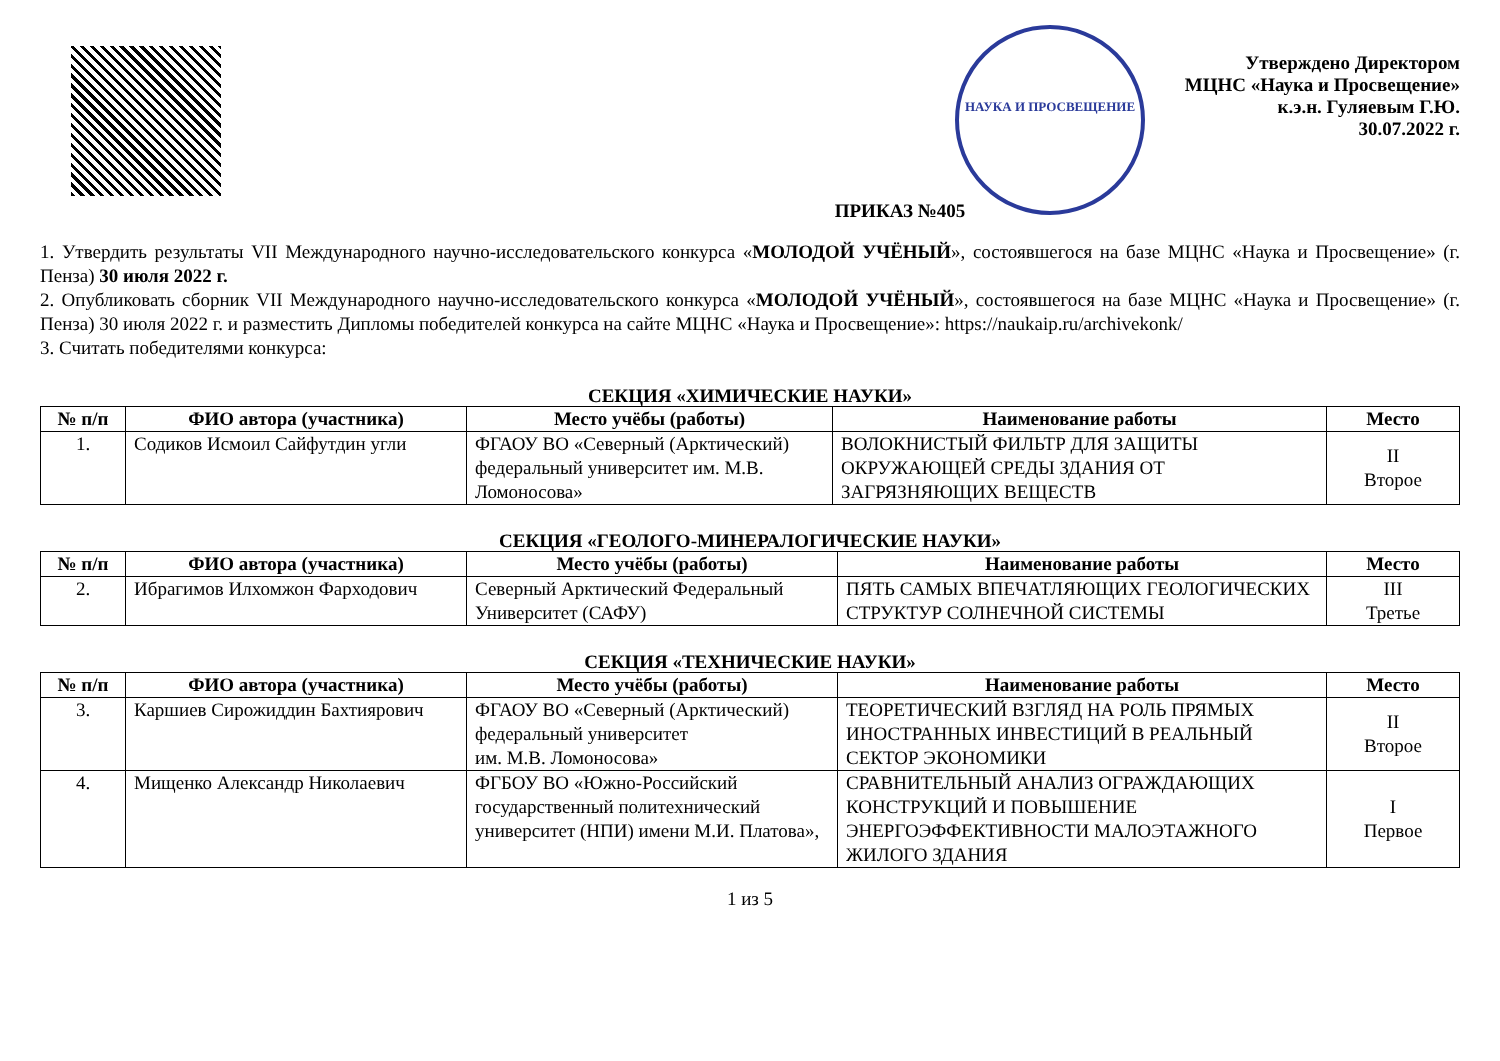НАУКА И ПРОСВЕЩЕНИЕ
Утверждено Директором
МЦНС «Наука и Просвещение»
к.э.н. Гуляевым Г.Ю.
30.07.2022 г.
ПРИКАЗ №405
1. Утвердить результаты VII Международного научно-исследовательского конкурса «МОЛОДОЙ УЧЁНЫЙ», состоявшегося на базе МЦНС «Наука и Просвещение» (г. Пенза) 30 июля 2022 г.
2. Опубликовать сборник VII Международного научно-исследовательского конкурса «МОЛОДОЙ УЧЁНЫЙ», состоявшегося на базе МЦНС «Наука и Просвещение» (г. Пенза) 30 июля 2022 г. и разместить Дипломы победителей конкурса на сайте МЦНС «Наука и Просвещение»: https://naukaip.ru/archivekonk/
3. Считать победителями конкурса:
СЕКЦИЯ «ХИМИЧЕСКИЕ НАУКИ»
| № п/п | ФИО автора (участника) | Место учёбы (работы) | Наименование работы | Место |
| --- | --- | --- | --- | --- |
| 1. | Содиков Исмоил Сайфутдин угли | ФГАОУ ВО «Северный (Арктический) федеральный университет им. М.В. Ломоносова» | ВОЛОКНИСТЫЙ ФИЛЬТР ДЛЯ ЗАЩИТЫ ОКРУЖАЮЩЕЙ СРЕДЫ ЗДАНИЯ ОТ ЗАГРЯЗНЯЮЩИХ ВЕЩЕСТВ | II Второе |
СЕКЦИЯ «ГЕОЛОГО-МИНЕРАЛОГИЧЕСКИЕ НАУКИ»
| № п/п | ФИО автора (участника) | Место учёбы (работы) | Наименование работы | Место |
| --- | --- | --- | --- | --- |
| 2. | Ибрагимов Илхомжон Фарходович | Северный Арктический Федеральный Университет (САФУ) | ПЯТЬ САМЫХ ВПЕЧАТЛЯЮЩИХ ГЕОЛОГИЧЕСКИХ СТРУКТУР СОЛНЕЧНОЙ СИСТЕМЫ | III Третье |
СЕКЦИЯ «ТЕХНИЧЕСКИЕ НАУКИ»
| № п/п | ФИО автора (участника) | Место учёбы (работы) | Наименование работы | Место |
| --- | --- | --- | --- | --- |
| 3. | Каршиев Сирожиддин Бахтиярович | ФГАОУ ВО «Северный (Арктический) федеральный университет им. М.В. Ломоносова» | ТЕОРЕТИЧЕСКИЙ ВЗГЛЯД НА РОЛЬ ПРЯМЫХ ИНОСТРАННЫХ ИНВЕСТИЦИЙ В РЕАЛЬНЫЙ СЕКТОР ЭКОНОМИКИ | II Второе |
| 4. | Мищенко Александр Николаевич | ФГБОУ ВО «Южно-Российский государственный политехнический университет (НПИ) имени М.И. Платова», | СРАВНИТЕЛЬНЫЙ АНАЛИЗ ОГРАЖДАЮЩИХ КОНСТРУКЦИЙ И ПОВЫШЕНИЕ ЭНЕРГОЭФФЕКТИВНОСТИ МАЛОЭТАЖНОГО ЖИЛОГО ЗДАНИЯ | I Первое |
1 из 5